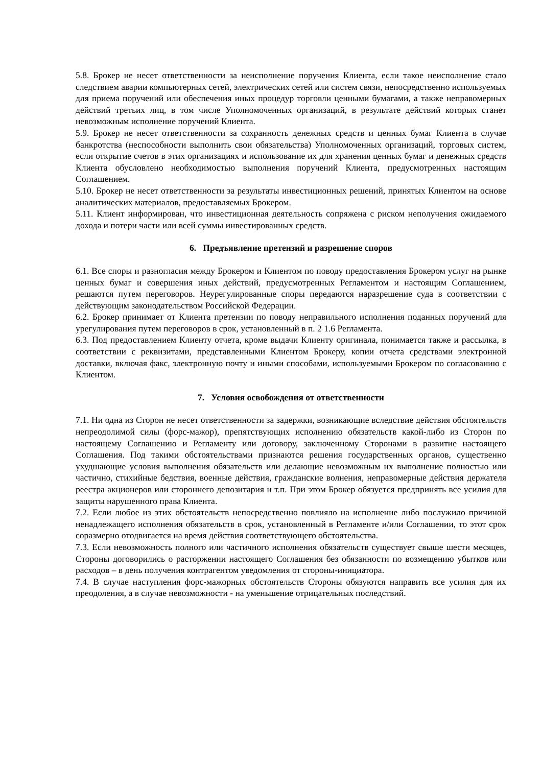5.8. Брокер не несет ответственности за неисполнение поручения Клиента, если такое неисполнение стало следствием аварии компьютерных сетей, электрических сетей или систем связи, непосредственно используемых для приема поручений или обеспечения иных процедур торговли ценными бумагами, а также неправомерных действий третьих лиц, в том числе Уполномоченных организаций, в результате действий которых станет невозможным исполнение поручений Клиента.
5.9. Брокер не несет ответственности за сохранность денежных средств и ценных бумаг Клиента в случае банкротства (неспособности выполнить свои обязательства) Уполномоченных организаций, торговых систем, если открытие счетов в этих организациях и использование их для хранения ценных бумаг и денежных средств Клиента обусловлено необходимостью выполнения поручений Клиента, предусмотренных настоящим Соглашением.
5.10. Брокер не несет ответственности за результаты инвестиционных решений, принятых Клиентом на основе аналитических материалов, предоставляемых Брокером.
5.11. Клиент информирован, что инвестиционная деятельность сопряжена с риском неполучения ожидаемого дохода и потери части или всей суммы инвестированных средств.
6. Предъявление претензий и разрешение споров
6.1. Все споры и разногласия между Брокером и Клиентом по поводу предоставления Брокером услуг на рынке ценных бумаг и совершения иных действий, предусмотренных Регламентом и настоящим Соглашением, решаются путем переговоров. Неурегулированные споры передаются наразрешение суда в соответствии с действующим законодательством Российской Федерации.
6.2. Брокер принимает от Клиента претензии по поводу неправильного исполнения поданных поручений для урегулирования путем переговоров в срок, установленный в п. 2 1.6 Регламента.
6.3. Под предоставлением Клиенту отчета, кроме выдачи Клиенту оригинала, понимается также и рассылка, в соответствии с реквизитами, представленными Клиентом Брокеру, копии отчета средствами электронной доставки, включая факс, электронную почту и иными способами, используемыми Брокером по согласованию с Клиентом.
7. Условия освобождения от ответственности
7.1. Ни одна из Сторон не несет ответственности за задержки, возникающие вследствие действия обстоятельств непреодолимой силы (форс-мажор), препятствующих исполнению обязательств какой-либо из Сторон по настоящему Соглашению и Регламенту или договору, заключенному Сторонами в развитие настоящего Соглашения. Под такими обстоятельствами признаются решения государственных органов, существенно ухудшающие условия выполнения обязательств или делающие невозможным их выполнение полностью или частично, стихийные бедствия, военные действия, гражданские волнения, неправомерные действия держателя реестра акционеров или стороннего депозитария и т.п. При этом Брокер обязуется предпринять все усилия для защиты нарушенного права Клиента.
7.2. Если любое из этих обстоятельств непосредственно повлияло на исполнение либо послужило причиной ненадлежащего исполнения обязательств в срок, установленный в Регламенте и/или Соглашении, то этот срок соразмерно отодвигается на время действия соответствующего обстоятельства.
7.3. Если невозможность полного или частичного исполнения обязательств существует свыше шести месяцев, Стороны договорились о расторжении настоящего Соглашения без обязанности по возмещению убытков или расходов – в день получения контрагентом уведомления от стороны-инициатора.
7.4. В случае наступления форс-мажорных обстоятельств Стороны обязуются направить все усилия для их преодоления, а в случае невозможности - на уменьшение отрицательных последствий.